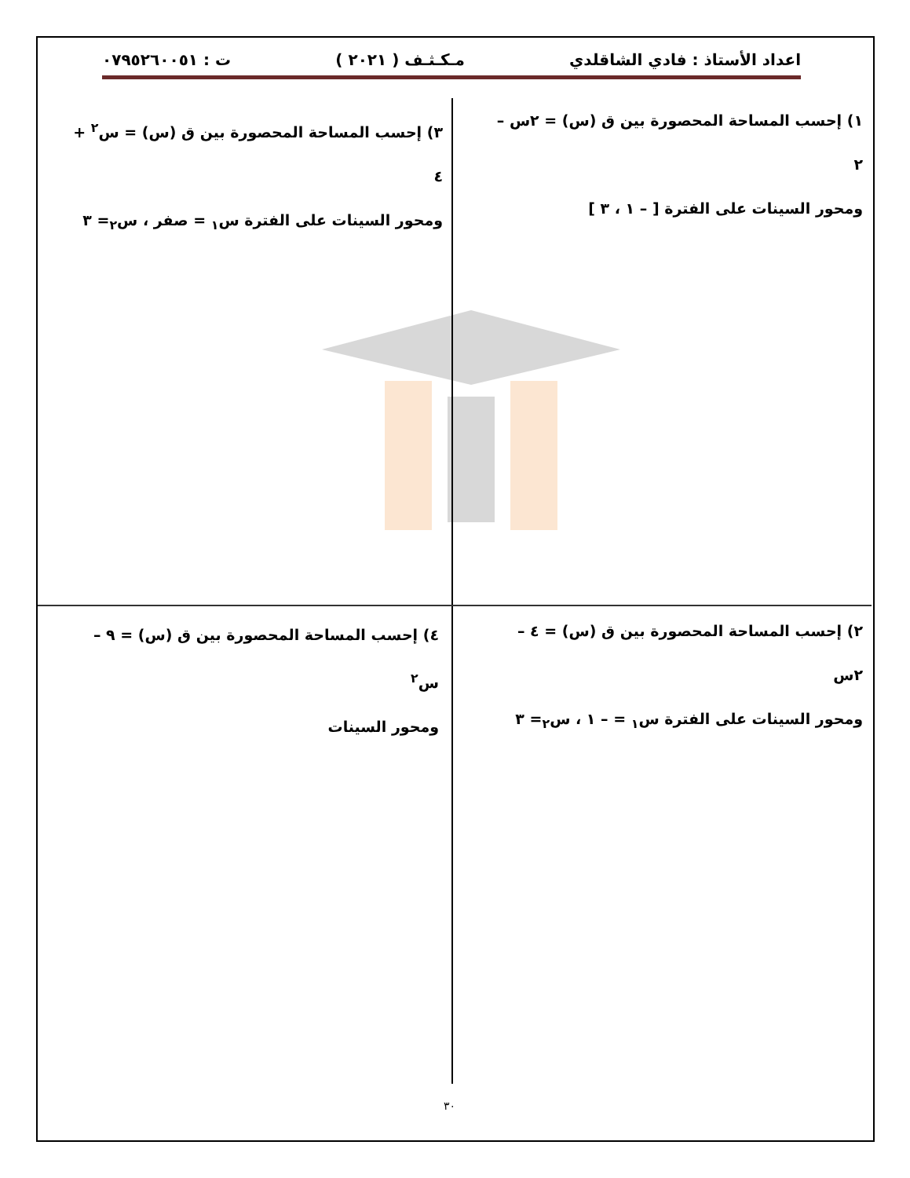اعداد الأستاذ : فادي الشاقلدي مـكـثـف ( ٢٠٢١ ) ت : ٠٧٩٥٢٦٠٠٥١
١) إحسب المساحة المحصورة بين ق (س) = ٢س – ٢
ومحور السينات على الفترة [ – ١ ، ٣ ]
٣) إحسب المساحة المحصورة بين ق (س) = س<sup>٢</sup> + ٤
ومحور السينات على الفترة س<sub>١</sub> = صفر ، س<sub>٢</sub>= ٣
٢) إحسب المساحة المحصورة بين ق (س) = ٤ – ٢س
ومحور السينات على الفترة س<sub>١</sub> = – ١ ، س<sub>٢</sub>= ٣
٤) إحسب المساحة المحصورة بين ق (س) = ٩ – س<sup>٢</sup>
ومحور السينات
٣٠